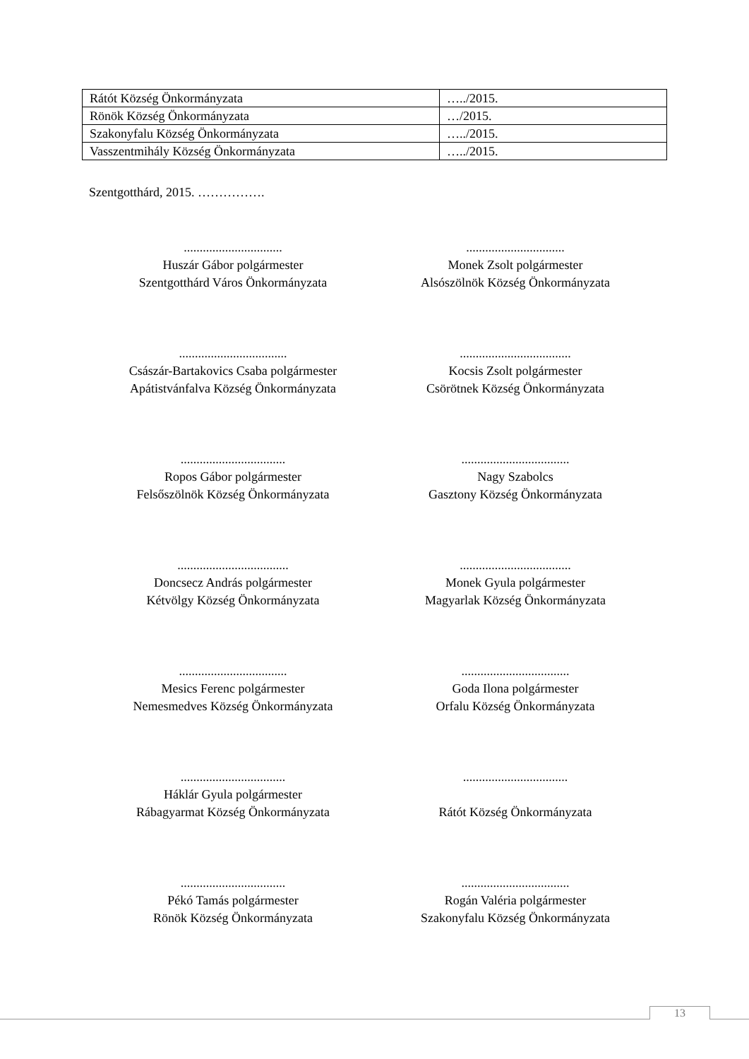| Rátót Község Önkormányzata | …../2015. |
| Rönök Község Önkormányzata | …/2015. |
| Szakonyfalu Község Önkormányzata | …../2015. |
| Vasszentmihály Község Önkormányzata | …../2015. |
Szentgotthárd, 2015. …………….
...............................
Huszár Gábor polgármester
Szentgotthárd Város Önkormányzata
...............................
Monek Zsolt polgármester
Alsószölnök Község Önkormányzata
..................................
Császár-Bartakovics Csaba polgármester
Apátistvánfalva Község Önkormányzata
...................................
Kocsis Zsolt polgármester
Csörötnek Község Önkormányzata
.................................
Ropos Gábor polgármester
Felsőszölnök Község Önkormányzata
..................................
Nagy Szabolcs
Gasztony Község Önkormányzata
...................................
Doncsecz András polgármester
Kétvölgy Község Önkormányzata
...................................
Monek Gyula polgármester
Magyarlak Község Önkormányzata
..................................
Mesics Ferenc polgármester
Nemesmedves Község Önkormányzata
..................................
Goda Ilona polgármester
Orfalu Község Önkormányzata
.................................
Háklár Gyula polgármester
Rábagyarmat Község Önkormányzata
.................................
Rátót Község Önkormányzata
.................................
Pékó Tamás polgármester
Rönök Község Önkormányzata
..................................
Rogán Valéria polgármester
Szakonyfalu Község Önkormányzata
13